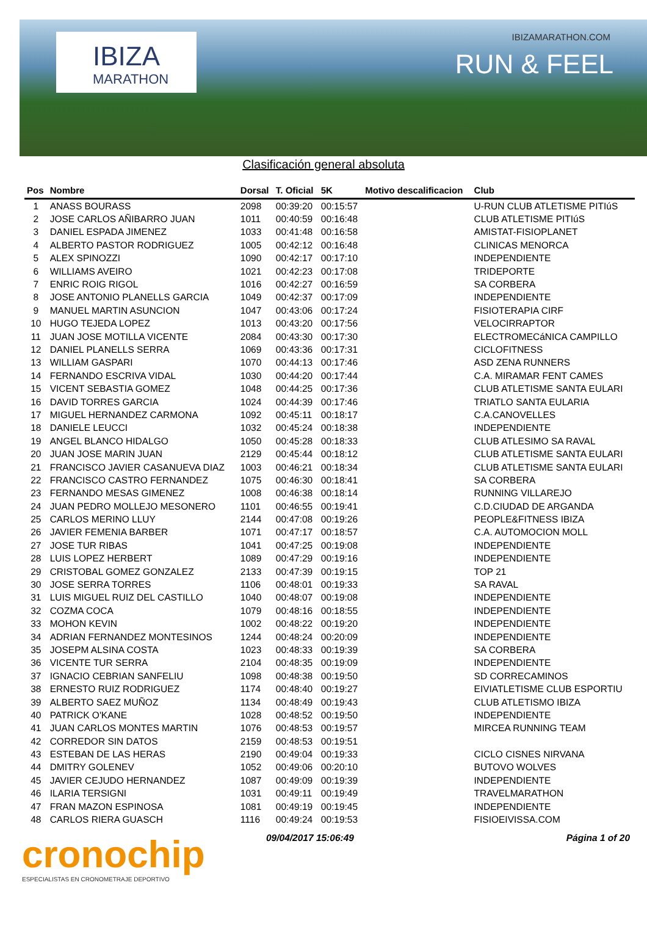IBIZA
MARATHON
IBIZAMARATHON.COM
RUN & FEEL
Clasificación general absoluta
| Pos | Nombre | Dorsal | T. Oficial | 5K | Motivo descalificacion | Club |
| --- | --- | --- | --- | --- | --- | --- |
| 1 | ANASS BOURASS | 2098 | 00:39:20 | 00:15:57 | | U-RUN CLUB ATLETISME PITIúS |
| 2 | JOSE CARLOS AÑIBARRO JUAN | 1011 | 00:40:59 | 00:16:48 | | CLUB ATLETISME PITIúS |
| 3 | DANIEL ESPADA JIMENEZ | 1033 | 00:41:48 | 00:16:58 | | AMISTAT-FISIOPLANET |
| 4 | ALBERTO PASTOR RODRIGUEZ | 1005 | 00:42:12 | 00:16:48 | | CLINICAS MENORCA |
| 5 | ALEX SPINOZZI | 1090 | 00:42:17 | 00:17:10 | | INDEPENDIENTE |
| 6 | WILLIAMS AVEIRO | 1021 | 00:42:23 | 00:17:08 | | TRIDEPORTE |
| 7 | ENRIC ROIG RIGOL | 1016 | 00:42:27 | 00:16:59 | | SA CORBERA |
| 8 | JOSE ANTONIO PLANELLS GARCIA | 1049 | 00:42:37 | 00:17:09 | | INDEPENDIENTE |
| 9 | MANUEL MARTIN ASUNCION | 1047 | 00:43:06 | 00:17:24 | | FISIOTERAPIA CIRF |
| 10 | HUGO TEJEDA LOPEZ | 1013 | 00:43:20 | 00:17:56 | | VELOCIRRAPTOR |
| 11 | JUAN JOSE MOTILLA VICENTE | 2084 | 00:43:30 | 00:17:30 | | ELECTROMECáNICA CAMPILLO |
| 12 | DANIEL PLANELLS SERRA | 1069 | 00:43:36 | 00:17:31 | | CICLOFITNESS |
| 13 | WILLIAM GASPARI | 1070 | 00:44:13 | 00:17:46 | | ASD ZENA RUNNERS |
| 14 | FERNANDO ESCRIVA VIDAL | 1030 | 00:44:20 | 00:17:44 | | C.A. MIRAMAR FENT CAMES |
| 15 | VICENT SEBASTIA GOMEZ | 1048 | 00:44:25 | 00:17:36 | | CLUB ATLETISME SANTA EULARI |
| 16 | DAVID TORRES GARCIA | 1024 | 00:44:39 | 00:17:46 | | TRIATLO SANTA EULARIA |
| 17 | MIGUEL HERNANDEZ CARMONA | 1092 | 00:45:11 | 00:18:17 | | C.A.CANOVELLES |
| 18 | DANIELE LEUCCI | 1032 | 00:45:24 | 00:18:38 | | INDEPENDIENTE |
| 19 | ANGEL BLANCO HIDALGO | 1050 | 00:45:28 | 00:18:33 | | CLUB ATLESIMO SA RAVAL |
| 20 | JUAN JOSE MARIN JUAN | 2129 | 00:45:44 | 00:18:12 | | CLUB ATLETISME SANTA EULARI |
| 21 | FRANCISCO JAVIER CASANUEVA DIAZ | 1003 | 00:46:21 | 00:18:34 | | CLUB ATLETISME SANTA EULARI |
| 22 | FRANCISCO CASTRO FERNANDEZ | 1075 | 00:46:30 | 00:18:41 | | SA CORBERA |
| 23 | FERNANDO MESAS GIMENEZ | 1008 | 00:46:38 | 00:18:14 | | RUNNING VILLAREJO |
| 24 | JUAN PEDRO MOLLEJO MESONERO | 1101 | 00:46:55 | 00:19:41 | | C.D.CIUDAD DE ARGANDA |
| 25 | CARLOS MERINO LLUY | 2144 | 00:47:08 | 00:19:26 | | PEOPLE&FITNESS IBIZA |
| 26 | JAVIER FEMENIA BARBER | 1071 | 00:47:17 | 00:18:57 | | C.A. AUTOMOCION MOLL |
| 27 | JOSE TUR RIBAS | 1041 | 00:47:25 | 00:19:08 | | INDEPENDIENTE |
| 28 | LUIS LOPEZ HERBERT | 1089 | 00:47:29 | 00:19:16 | | INDEPENDIENTE |
| 29 | CRISTOBAL GOMEZ GONZALEZ | 2133 | 00:47:39 | 00:19:15 | | TOP 21 |
| 30 | JOSE SERRA TORRES | 1106 | 00:48:01 | 00:19:33 | | SA RAVAL |
| 31 | LUIS MIGUEL RUIZ DEL CASTILLO | 1040 | 00:48:07 | 00:19:08 | | INDEPENDIENTE |
| 32 | COZMA COCA | 1079 | 00:48:16 | 00:18:55 | | INDEPENDIENTE |
| 33 | MOHON KEVIN | 1002 | 00:48:22 | 00:19:20 | | INDEPENDIENTE |
| 34 | ADRIAN FERNANDEZ MONTESINOS | 1244 | 00:48:24 | 00:20:09 | | INDEPENDIENTE |
| 35 | JOSEPM ALSINA COSTA | 1023 | 00:48:33 | 00:19:39 | | SA CORBERA |
| 36 | VICENTE TUR SERRA | 2104 | 00:48:35 | 00:19:09 | | INDEPENDIENTE |
| 37 | IGNACIO CEBRIAN SANFELIU | 1098 | 00:48:38 | 00:19:50 | | SD CORRECAMINOS |
| 38 | ERNESTO RUIZ RODRIGUEZ | 1174 | 00:48:40 | 00:19:27 | | EIVIATLETISME CLUB ESPORTIU |
| 39 | ALBERTO SAEZ MUÑOZ | 1134 | 00:48:49 | 00:19:43 | | CLUB ATLETISMO IBIZA |
| 40 | PATRICK O'KANE | 1028 | 00:48:52 | 00:19:50 | | INDEPENDIENTE |
| 41 | JUAN CARLOS MONTES MARTIN | 1076 | 00:48:53 | 00:19:57 | | MIRCEA RUNNING TEAM |
| 42 | CORREDOR SIN DATOS | 2159 | 00:48:53 | 00:19:51 | | |
| 43 | ESTEBAN DE LAS HERAS | 2190 | 00:49:04 | 00:19:33 | | CICLO CISNES NIRVANA |
| 44 | DMITRY GOLENEV | 1052 | 00:49:06 | 00:20:10 | | BUTOVO WOLVES |
| 45 | JAVIER CEJUDO HERNANDEZ | 1087 | 00:49:09 | 00:19:39 | | INDEPENDIENTE |
| 46 | ILARIA TERSIGNI | 1031 | 00:49:11 | 00:19:49 | | TRAVELMARATHON |
| 47 | FRAN MAZON ESPINOSA | 1081 | 00:49:19 | 00:19:45 | | INDEPENDIENTE |
| 48 | CARLOS RIERA GUASCH | 1116 | 00:49:24 | 00:19:53 | | FISIOEIVISSA.COM |
cronochip
ESPECIALISTAS EN CRONOMETRAJE DEPORTIVO
09/04/2017 15:06:49 Página 1 of 20